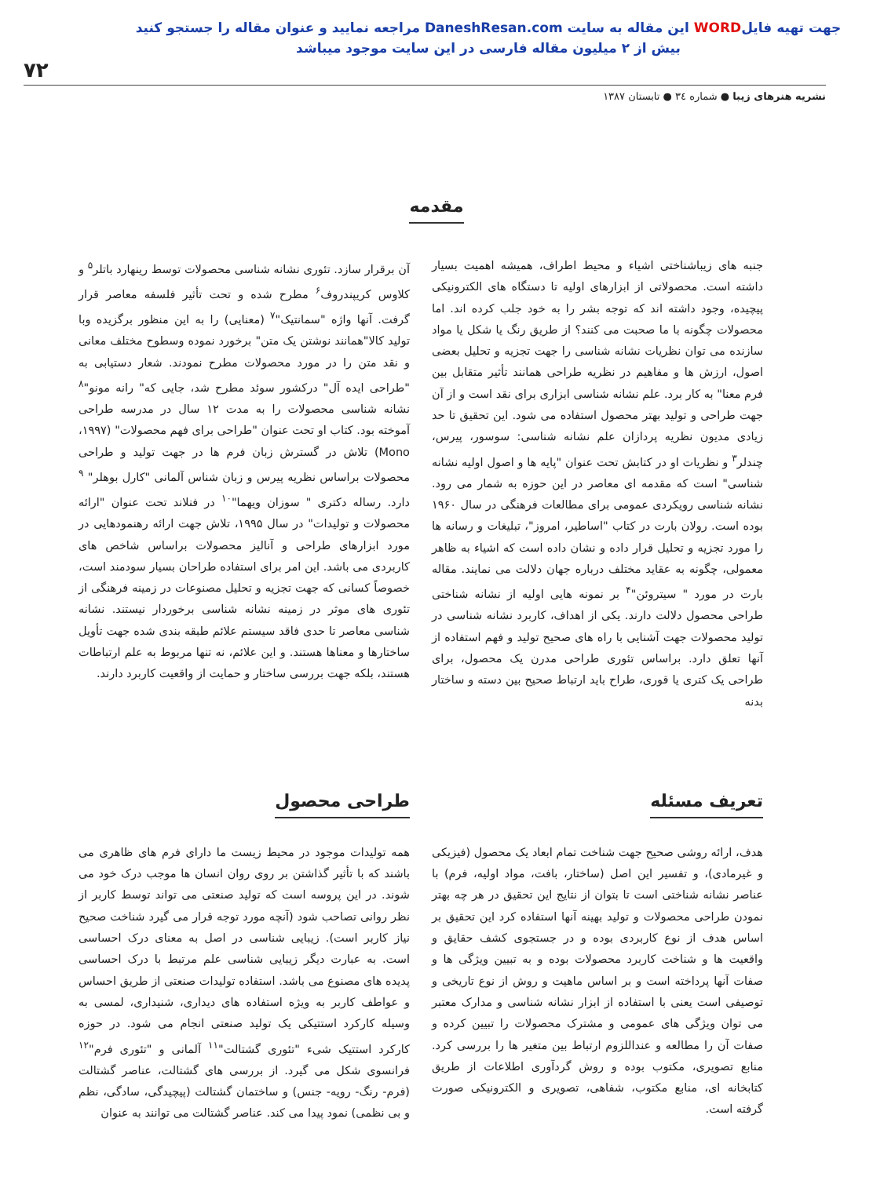جهت تهیه فایلWORD این مقاله به سایت DaneshResan.com مراجعه نمایید و عنوان مقاله را جستجو کنید
بیش از ۲ میلیون مقاله فارسی در این سایت موجود میباشد
۷۲
نشریه هنرهای زیبا ● شماره ۳٤ ● تابستان ۱۳۸۷
مقدمه
جنبه های زیباشناختی اشیاء و محیط اطراف، همیشه اهمیت بسیار داشته است. محصولاتی از ابزارهای اولیه تا دستگاه های الکترونیکی پیچیده، وجود داشته اند که توجه بشر را به خود جلب کرده اند. اما محصولات چگونه با ما صحبت می کنند؟ از طریق رنگ یا شکل یا مواد سازنده می توان نظریات نشانه شناسی را جهت تجزیه و تحلیل بعضی اصول، ارزش ها و مفاهیم در نظریه طراحی همانند تأثیر متقابل بین فرم معنا" به کار برد. علم نشانه شناسی ابزاری برای نقد است و از آن جهت طراحی و تولید بهتر محصول استفاده می شود. این تحقیق تا حد زیادی مدیون نظریه پردازان علم نشانه شناسی: سوسور، پیرس، چندلر<sup>۳</sup> و نظریات او در کتابش تحت عنوان "پایه ها و اصول اولیه نشانه شناسی" است که مقدمه ای معاصر در این حوزه به شمار می رود. نشانه شناسی رویکردی عمومی برای مطالعات فرهنگی در سال ۱۹۶۰ بوده است. رولان بارت در کتاب "اساطیر، امروز"، تبلیغات و رسانه ها را مورد تجزیه و تحلیل قرار داده و نشان داده است که اشیاء به ظاهر معمولی، چگونه به عقاید مختلف درباره جهان دلالت می نمایند. مقاله بارت در مورد " سیتروئن"<sup>۴</sup> بر نمونه هایی اولیه از نشانه شناختی طراحی محصول دلالت دارند. یکی از اهداف، کاربرد نشانه شناسی در تولید محصولات جهت آشنایی با راه های صحیح تولید و فهم استفاده از آنها تعلق دارد. براساس تئوری طراحی مدرن یک محصول، برای طراحی یک کتری یا قوری، طراح باید ارتباط صحیح بین دسته و ساختار بدنه
آن برقرار سازد. تئوری نشانه شناسی محصولات توسط رینهارد باتلر<sup>۵</sup> و کلاوس کریپندروف<sup>۶</sup> مطرح شده و تحت تأثیر فلسفه معاصر قرار گرفت. آنها واژه "سمانتیک"<sup>۷</sup> (معنایی) را به این منظور برگزیده وبا تولید کالا"همانند نوشتن یک متن" برخورد نموده وسطوح مختلف معانی و نقد متن را در مورد محصولات مطرح نمودند. شعار دستیابی به "طراحی ایده آل" درکشور سوئد مطرح شد، جایی که" رانه مونو"<sup>۸</sup> نشانه شناسی محصولات را به مدت ۱۲ سال در مدرسه طراحی آموخته بود. کتاب او تحت عنوان "طراحی برای فهم محصولات" (۱۹۹۷، Mono) تلاش در گسترش زبان فرم ها در جهت تولید و طراحی محصولات براساس نظریه پیرس و زبان شناس آلمانی "کارل بوهلر" <sup>۹</sup> دارد. رساله دکتری " سوزان ویهما"<sup>۱۰</sup> در فنلاند تحت عنوان "ارائه محصولات و تولیدات" در سال ۱۹۹۵، تلاش جهت ارائه رهنمودهایی در مورد ابزارهای طراحی و آنالیز محصولات براساس شاخص های کاربردی می باشد. این امر برای استفاده طراحان بسیار سودمند است، خصوصاً کسانی که جهت تجزیه و تحلیل مصنوعات در زمینه فرهنگی از تئوری های موثر در زمینه نشانه شناسی برخوردار نیستند. نشانه شناسی معاصر تا حدی فاقد سیستم علائم طبقه بندی شده جهت تأویل ساختارها و معناها هستند. و این علائم، نه تنها مربوط به علم ارتباطات هستند، بلکه جهت بررسی ساختار و حمایت از واقعیت کاربرد دارند.
تعریف مسئله
هدف، ارائه روشی صحیح جهت شناخت تمام ابعاد یک محصول (فیزیکی و غیرمادی)، و تفسیر این اصل (ساختار، بافت، مواد اولیه، فرم) با عناصر نشانه شناختی است تا بتوان از نتایج این تحقیق در هر چه بهتر نمودن طراحی محصولات و تولید بهینه آنها استفاده کرد این تحقیق بر اساس هدف از نوع کاربردی بوده و در جستجوی کشف حقایق و واقعیت ها و شناخت کاربرد محصولات بوده و به تبیین ویژگی ها و صفات آنها پرداخته است و بر اساس ماهیت و روش از نوع تاریخی و توصیفی است یعنی با استفاده از ابزار نشانه شناسی و مدارک معتبر می توان ویژگی های عمومی و مشترک محصولات را تبیین کرده و صفات آن را مطالعه و عنداللزوم ارتباط بین متغیر ها را بررسی کرد. منابع تصویری، مکتوب بوده و روش گردآوری اطلاعات از طریق کتابخانه ای، منابع مکتوب، شفاهی، تصویری و الکترونیکی صورت گرفته است.
طراحی محصول
همه تولیدات موجود در محیط زیست ما دارای فرم های ظاهری می باشند که با تأثیر گذاشتن بر روی روان انسان ها موجب درک خود می شوند. در این پروسه است که تولید صنعتی می تواند توسط کاربر از نظر روانی تصاحب شود (آنچه مورد توجه قرار می گیرد شناخت صحیح نیاز کاربر است). زیبایی شناسی در اصل به معنای درک احساسی است. به عبارت دیگر زیبایی شناسی علم مرتبط با درک احساسی پدیده های مصنوع می باشد. استفاده تولیدات صنعتی از طریق احساس و عواطف کاربر به ویژه استفاده های دیداری، شنیداری، لمسی به وسیله کارکرد استتیکی یک تولید صنعتی انجام می شود. در حوزه کارکرد استتیک شیء "تئوری گشتالت"<sup>۱۱</sup> آلمانی و "تئوری فرم"<sup>۱۲</sup> فرانسوی شکل می گیرد. از بررسی های گشتالت، عناصر گشتالت (فرم- رنگ- رویه- جنس) و ساختمان گشتالت (پیچیدگی، سادگی، نظم و بی نظمی) نمود پیدا می کند. عناصر گشتالت می توانند به عنوان